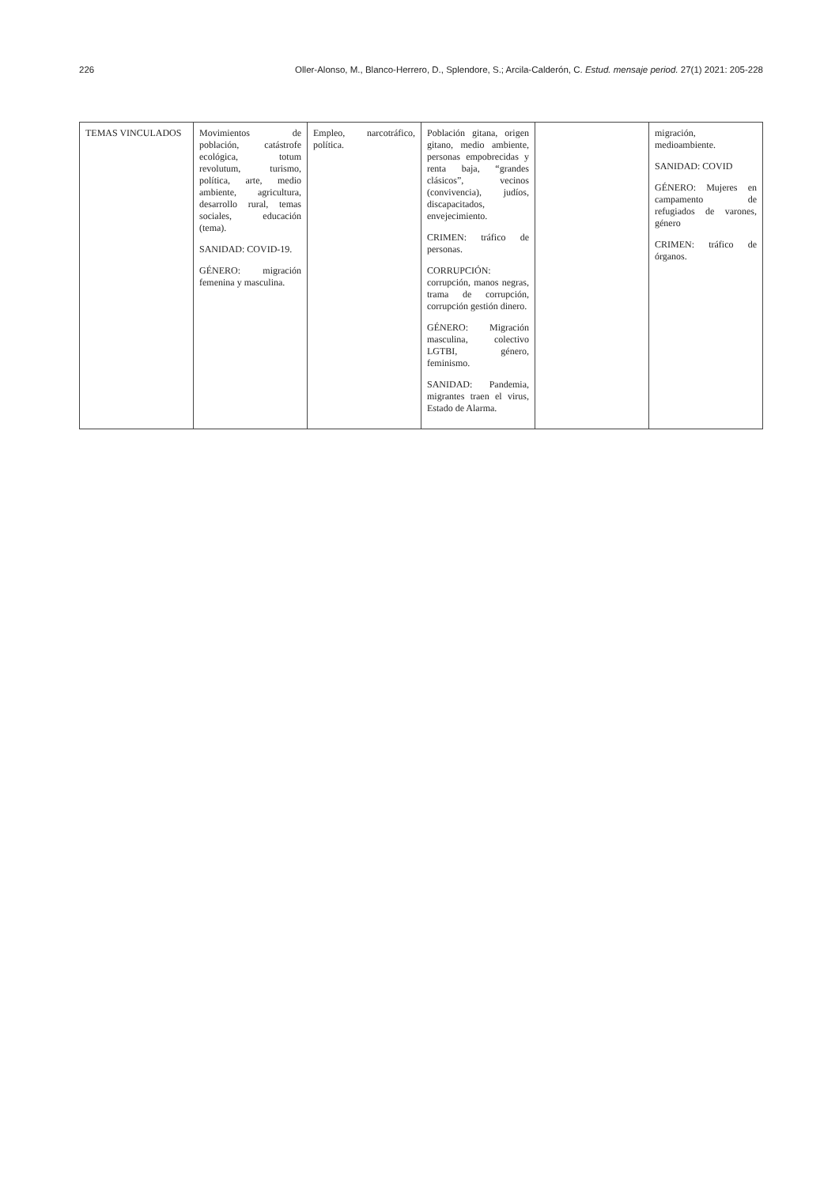226 Oller-Alonso, M., Blanco-Herrero, D., Splendore, S.; Arcila-Calderón, C. Estud. mensaje period. 27(1) 2021: 205-228
| TEMAS VINCULADOS | Movimientos de población, catástrofe ecológica, totum revolutum, turismo, política, arte, medio ambiente, agricultura, desarrollo rural, temas sociales, educación (tema). SANIDAD: COVID-19. GÉNERO: migración femenina y masculina. | Empleo, narcotráfico, política. | Población gitana, origen gitano, medio ambiente, personas empobrecidas y renta baja, “grandes clásicos”, vecinos (convivencia), judíos, discapacitados, envejecimiento. CRIMEN: tráfico de personas. CORRUPCIÓN: corrupción, manos negras, trama de corrupción, corrupción gestión dinero. GÉNERO: Migración masculina, colectivo LGTBI, género, feminismo. SANIDAD: Pandemia, migrantes traen el virus, Estado de Alarma. | | migración, medioambiente. SANIDAD: COVID GÉNERO: Mujeres en campamento de refugiados de varones, género CRIMEN: tráfico de órganos. |